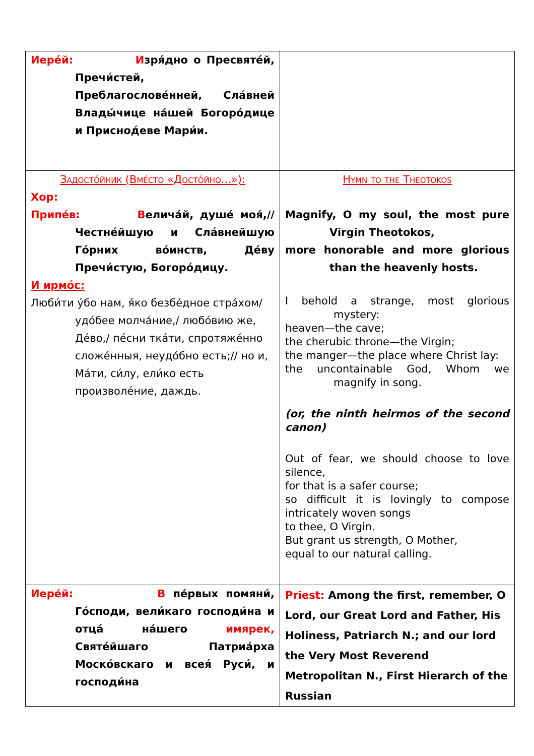| Иере́й: И зря́дно о Пресвяте́й, Пречи́стей, Преблагослове́нней, Сла́вней Влады́чице на́шей Богоро́дице и Приснод́еве Мари́и. | |
| Задосто́йник (Вме́сто «Досто́йно...»): Хор: Припе́в: В елича́й, душе́ моя́,// Честне́йшую и Сла́внейшую Го́рних во́инств, Де́ву Пречи́стую, Богоро́дицу. И ирмо́с: Люби́ти у́бо нам, я́ко безбе́дное стра́хом/ удо́бее молча́ние,/ любо́вию же, Де́во,/ пе́сни тка́ти, спротяже́нно сложе́нныя, неудо́бно есть;// но и, Ма́ти, си́лу, ели́ко есть произволе́ние, даждь. | Hymn to the Theotokos Magnify, O my soul, the most pure Virgin Theotokos, more honorable and more glorious than the heavenly hosts. I behold a strange, most glorious mystery: heaven—the cave; the cherubic throne—the Virgin; the manger—the place where Christ lay: the uncontainable God, Whom we magnify in song. (or, the ninth heirmos of the second canon) Out of fear, we should choose to love silence, for that is a safer course; so difficult it is lovingly to compose intricately woven songs to thee, O Virgin. But grant us strength, O Mother, equal to our natural calling. |
| Иере́й: В пе́рвых помяни́, Го́споди, вели́каго господи́на и отца́ на́шего имярек, Святе́йшаго Патриа́рха Моско́вскаго и всея́ Руси́, и господи́на | Priest: Among the first, remember, O Lord, our Great Lord and Father, His Holiness, Patriarch N.; and our lord the Very Most Reverend Metropolitan N., First Hierarch of the Russian |